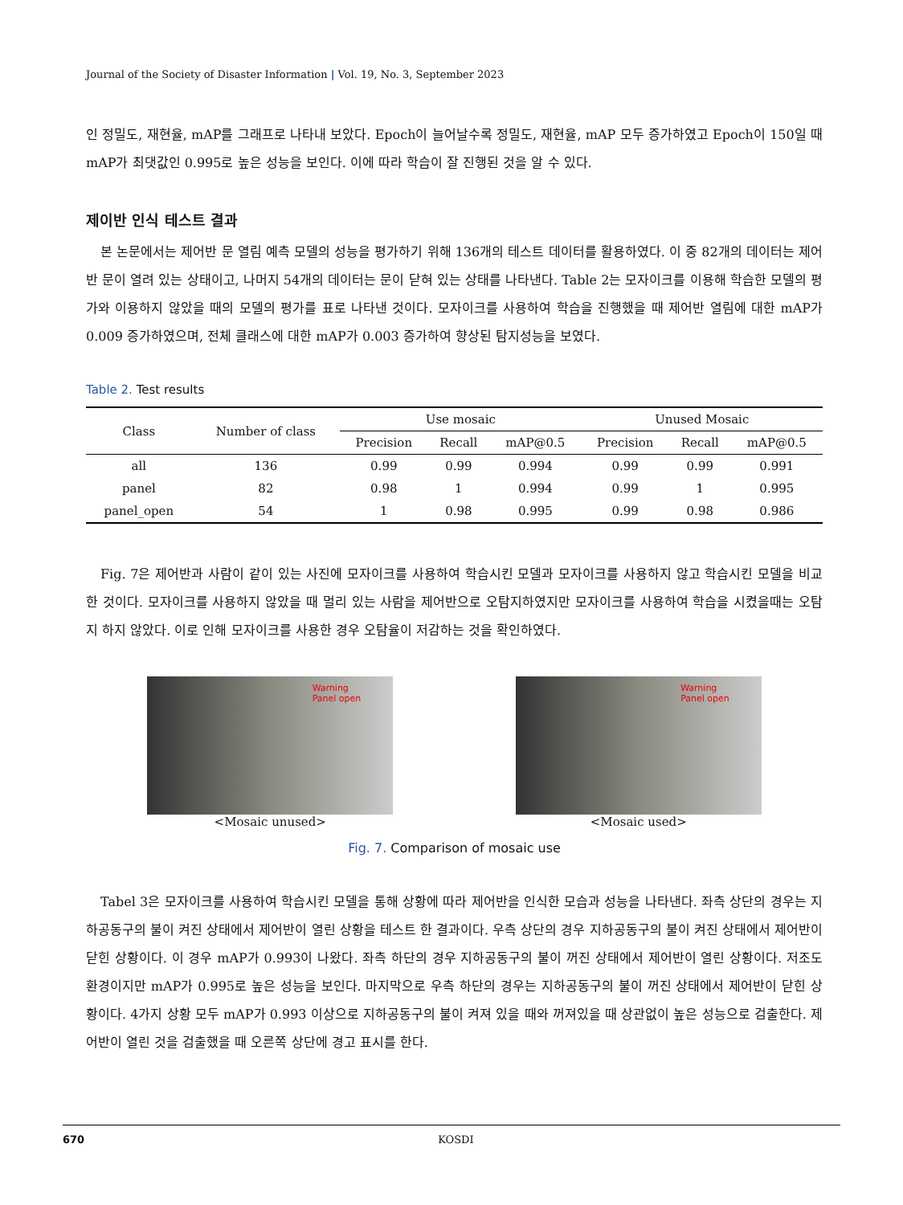Journal of the Society of Disaster Information | Vol. 19, No. 3, September 2023
인 정밀도, 재현율, mAP를 그래프로 나타내 보았다. Epoch이 늘어날수록 정밀도, 재현율, mAP 모두 증가하였고 Epoch이 150일 때 mAP가 최댓값인 0.995로 높은 성능을 보인다. 이에 따라 학습이 잘 진행된 것을 알 수 있다.
제이반 인식 테스트 결과
본 논문에서는 제어반 문 열림 예측 모델의 성능을 평가하기 위해 136개의 테스트 데이터를 활용하였다. 이 중 82개의 데이터는 제어반 문이 열려 있는 상태이고, 나머지 54개의 데이터는 문이 닫혀 있는 상태를 나타낸다. Table 2는 모자이크를 이용해 학습한 모델의 평가와 이용하지 않았을 때의 모델의 평가를 표로 나타낸 것이다. 모자이크를 사용하여 학습을 진행했을 때 제어반 열림에 대한 mAP가 0.009 증가하였으며, 전체 클래스에 대한 mAP가 0.003 증가하여 향상된 탐지성능을 보였다.
Table 2. Test results
| Class | Number of class | Use mosaic | | | Unused Mosaic | | |
| --- | --- | --- | --- | --- | --- | --- | --- |
| | | Precision | Recall | mAP@0.5 | Precision | Recall | mAP@0.5 |
| all | 136 | 0.99 | 0.99 | 0.994 | 0.99 | 0.99 | 0.991 |
| panel | 82 | 0.98 | 1 | 0.994 | 0.99 | 1 | 0.995 |
| panel_open | 54 | 1 | 0.98 | 0.995 | 0.99 | 0.98 | 0.986 |
Fig. 7은 제어반과 사람이 같이 있는 사진에 모자이크를 사용하여 학습시킨 모델과 모자이크를 사용하지 않고 학습시킨 모델을 비교한 것이다. 모자이크를 사용하지 않았을 때 멀리 있는 사람을 제어반으로 오탐지하였지만 모자이크를 사용하여 학습을 시켰을때는 오탐지 하지 않았다. 이로 인해 모자이크를 사용한 경우 오탐율이 저감하는 것을 확인하였다.
Warning
Panel open
<Mosaic unused>
Warning
Panel open
<Mosaic used>
Fig. 7. Comparison of mosaic use
Tabel 3은 모자이크를 사용하여 학습시킨 모델을 통해 상황에 따라 제어반을 인식한 모습과 성능을 나타낸다. 좌측 상단의 경우는 지하공동구의 불이 켜진 상태에서 제어반이 열린 상황을 테스트 한 결과이다. 우측 상단의 경우 지하공동구의 불이 켜진 상태에서 제어반이 닫힌 상황이다. 이 경우 mAP가 0.993이 나왔다. 좌측 하단의 경우 지하공동구의 불이 꺼진 상태에서 제어반이 열린 상황이다. 저조도 환경이지만 mAP가 0.995로 높은 성능을 보인다. 마지막으로 우측 하단의 경우는 지하공동구의 불이 꺼진 상태에서 제어반이 닫힌 상황이다. 4가지 상황 모두 mAP가 0.993 이상으로 지하공동구의 불이 켜져 있을 때와 꺼져있을 때 상관없이 높은 성능으로 검출한다. 제어반이 열린 것을 검출했을 때 오른쪽 상단에 경고 표시를 한다.
670 KOSDI